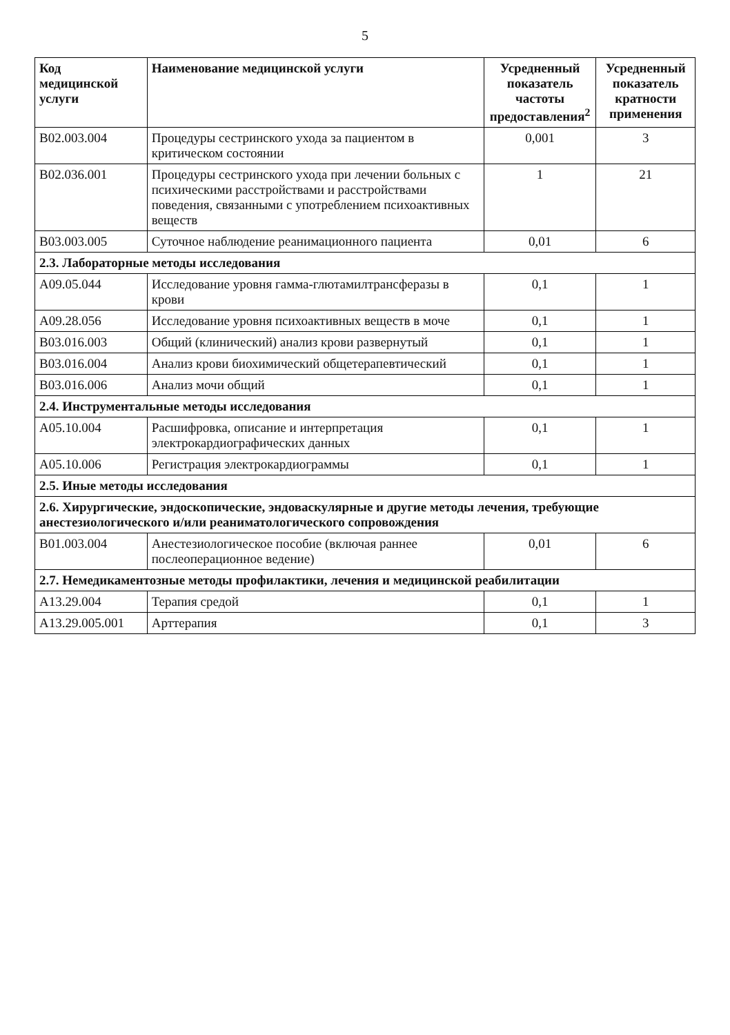5
| Код медицинской услуги | Наименование медицинской услуги | Усредненный показатель частоты предоставления<sup>2</sup> | Усредненный показатель кратности применения |
| --- | --- | --- | --- |
| B02.003.004 | Процедуры сестринского ухода за пациентом в критическом состоянии | 0,001 | 3 |
| B02.036.001 | Процедуры сестринского ухода при лечении больных с психическими расстройствами и расстройствами поведения, связанными с употреблением психоактивных веществ | 1 | 21 |
| B03.003.005 | Суточное наблюдение реанимационного пациента | 0,01 | 6 |
| 2.3. Лабораторные методы исследования | | | |
| A09.05.044 | Исследование уровня гамма-глютамилтрансферазы в крови | 0,1 | 1 |
| A09.28.056 | Исследование уровня психоактивных веществ в моче | 0,1 | 1 |
| B03.016.003 | Общий (клинический) анализ крови развернутый | 0,1 | 1 |
| B03.016.004 | Анализ крови биохимический общетерапевтический | 0,1 | 1 |
| B03.016.006 | Анализ мочи общий | 0,1 | 1 |
| 2.4. Инструментальные методы исследования | | | |
| A05.10.004 | Расшифровка, описание и интерпретация электрокардиографических данных | 0,1 | 1 |
| A05.10.006 | Регистрация электрокардиограммы | 0,1 | 1 |
| 2.5. Иные методы исследования | | | |
| 2.6. Хирургические, эндоскопические, эндоваскулярные и другие методы лечения, требующие анестезиологического и/или реаниматологического сопровождения | | | |
| B01.003.004 | Анестезиологическое пособие (включая раннее послеоперационное ведение) | 0,01 | 6 |
| 2.7. Немедикаментозные методы профилактики, лечения и медицинской реабилитации | | | |
| A13.29.004 | Терапия средой | 0,1 | 1 |
| A13.29.005.001 | Арттерапия | 0,1 | 3 |